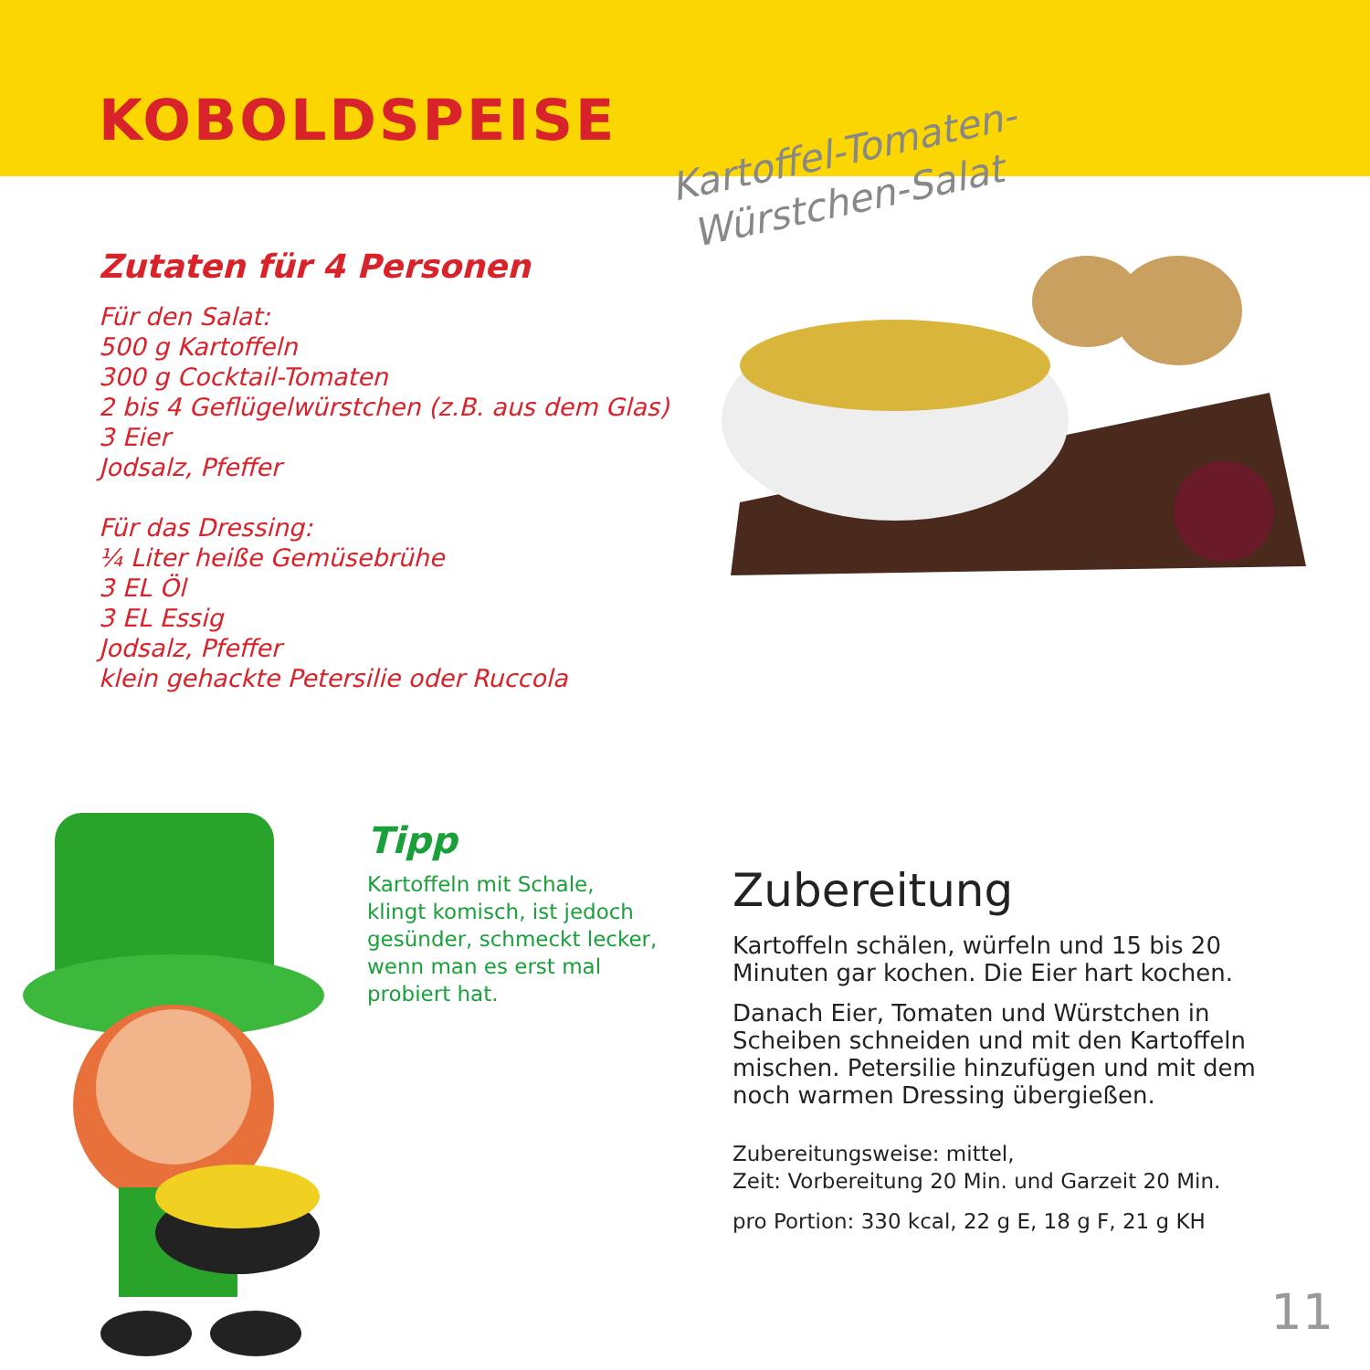KOBOLDSPEISE
Kartoffel-Tomaten-
Würstchen-Salat
Zutaten für 4 Personen
Für den Salat:
500 g Kartoffeln
300 g Cocktail-Tomaten
2 bis 4 Geflügelwürstchen (z.B. aus dem Glas)
3 Eier
Jodsalz, Pfeffer
Für das Dressing:
¼ Liter heiße Gemüsebrühe
3 EL Öl
3 EL Essig
Jodsalz, Pfeffer
klein gehackte Petersilie oder Ruccola
Tipp
Kartoffeln mit Schale, klingt komisch, ist jedoch gesünder, schmeckt lecker, wenn man es erst mal probiert hat.
Zubereitung
Kartoffeln schälen, würfeln und 15 bis 20 Minuten gar kochen. Die Eier hart kochen.
Danach Eier, Tomaten und Würstchen in Scheiben schneiden und mit den Kartoffeln mischen. Petersilie hinzufügen und mit dem noch warmen Dressing übergießen.
Zubereitungsweise: mittel,
Zeit: Vorbereitung 20 Min. und Garzeit 20 Min.
pro Portion: 330 kcal, 22 g E, 18 g F, 21 g KH
11